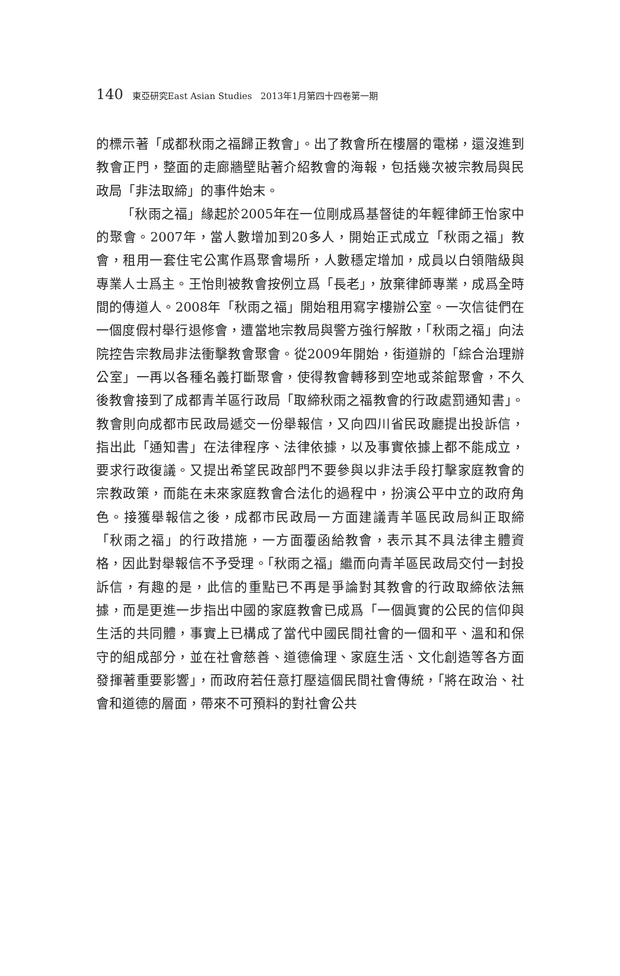140 東亞研究East Asian Studies 2013年1月第四十四卷第一期
的標示著「成都秋雨之福歸正教會」。出了教會所在樓層的電梯，還沒進到教會正門，整面的走廊牆壁貼著介紹教會的海報，包括幾次被宗教局與民政局「非法取締」的事件始末。
「秋雨之福」緣起於2005年在一位剛成爲基督徒的年輕律師王怡家中的聚會。2007年，當人數增加到20多人，開始正式成立「秋雨之福」教會，租用一套住宅公寓作爲聚會場所，人數穩定增加，成員以白領階級與專業人士爲主。王怡則被教會按例立爲「長老」，放棄律師專業，成爲全時間的傳道人。2008年「秋雨之福」開始租用寫字樓辦公室。一次信徒們在一個度假村舉行退修會，遭當地宗教局與警方強行解散，「秋雨之福」向法院控告宗教局非法衝擊教會聚會。從2009年開始，街道辦的「綜合治理辦公室」一再以各種名義打斷聚會，使得教會轉移到空地或茶館聚會，不久後教會接到了成都青羊區行政局「取締秋雨之福教會的行政處罰通知書」。教會則向成都市民政局遞交一份舉報信，又向四川省民政廳提出投訴信，指出此「通知書」在法律程序、法律依據，以及事實依據上都不能成立，要求行政復議。又提出希望民政部門不要參與以非法手段打擊家庭教會的宗教政策，而能在未來家庭教會合法化的過程中，扮演公平中立的政府角色。接獲舉報信之後，成都市民政局一方面建議青羊區民政局糾正取締「秋雨之福」的行政措施，一方面覆函給教會，表示其不具法律主體資格，因此對舉報信不予受理。「秋雨之福」繼而向青羊區民政局交付一封投訴信，有趣的是，此信的重點已不再是爭論對其教會的行政取締依法無據，而是更進一步指出中國的家庭教會已成爲「一個眞實的公民的信仰與生活的共同體，事實上已構成了當代中國民間社會的一個和平、溫和和保守的組成部分，並在社會慈善、道德倫理、家庭生活、文化創造等各方面發揮著重要影響」，而政府若任意打壓這個民間社會傳統，「將在政治、社會和道德的層面，帶來不可預料的對社會公共